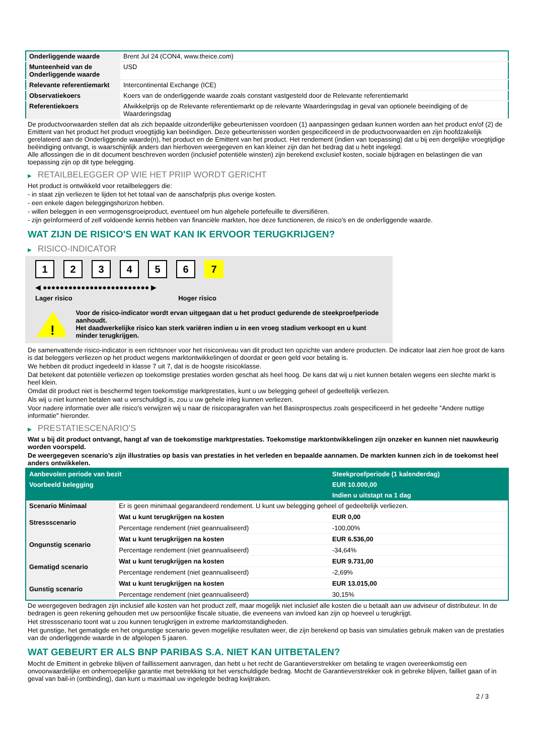| Onderliggende waarde | Brent Jul 24 (CON4, www.theice.com) |
| Munteenheid van de Onderliggende waarde | USD |
| Relevante referentiemarkt | Intercontinental Exchange (ICE) |
| Observatiekoers | Koers van de onderliggende waarde zoals constant vastgesteld door de Relevante referentiemarkt |
| Referentiekoers | Afwikkelprijs op de Relevante referentiemarkt op de relevante Waarderingsdag in geval van optionele beeindiging of de Waarderingsdag |
De productvoorwaarden stellen dat als zich bepaalde uitzonderlijke gebeurtenissen voordoen (1) aanpassingen gedaan kunnen worden aan het product en/of (2) de Emittent van het product het product vroegtijdig kan beëindigen. Deze gebeurtenissen worden gespecificeerd in de productvoorwaarden en zijn hoofdzakelijk gerelateerd aan de Onderliggende waarde(n), het product en de Emittent van het product. Het rendement (indien van toepassing) dat u bij een dergelijke vroegtijdige beëindiging ontvangt, is waarschijnlijk anders dan hierboven weergegeven en kan kleiner zijn dan het bedrag dat u hebt ingelegd.
Alle aflossingen die in dit document beschreven worden (inclusief potentiële winsten) zijn berekend exclusief kosten, sociale bijdragen en belastingen die van toepassing zijn op dit type belegging.
▶ RETAILBELEGGER OP WIE HET PRIIP WORDT GERICHT
Het product is ontwikkeld voor retailbeleggers die:
- in staat zijn verliezen te lijden tot het totaal van de aanschafprijs plus overige kosten.
- een enkele dagen beleggingshorizon hebben.
- willen beleggen in een vermogensgroeiproduct, eventueel om hun algehele portefeuille te diversifiëren.
- zijn geïnformeerd of zelf voldoende kennis hebben van financiële markten, hoe deze functioneren, de risico's en de onderliggende waarde.
WAT ZIJN DE RISICO'S EN WAT KAN IK ERVOOR TERUGKRIJGEN?
▶ RISICO-INDICATOR
1 2 3 4 5 6 7
◀ ●●●●●●●●●●●●●●●●●●●●●●●●● ▶
Lager risico Hoger risico
!
Voor de risico-indicator wordt ervan uitgegaan dat u het product gedurende de steekproefperiode aanhoudt.
Het daadwerkelijke risico kan sterk variëren indien u in een vroeg stadium verkoopt en u kunt minder terugkrijgen.
De samenvattende risico-indicator is een richtsnoer voor het risiconiveau van dit product ten opzichte van andere producten. De indicator laat zien hoe groot de kans is dat beleggers verliezen op het product wegens marktontwikkelingen of doordat er geen geld voor betaling is.
We hebben dit product ingedeeld in klasse 7 uit 7, dat is de hoogste risicoklasse.
Dat betekent dat potentiële verliezen op toekomstige prestaties worden geschat als heel hoog. De kans dat wij u niet kunnen betalen wegens een slechte markt is heel klein.
Omdat dit product niet is beschermd tegen toekomstige marktprestaties, kunt u uw belegging geheel of gedeeltelijk verliezen.
Als wij u niet kunnen betalen wat u verschuldigd is, zou u uw gehele inleg kunnen verliezen.
Voor nadere informatie over alle risico's verwijzen wij u naar de risicoparagrafen van het Basisprospectus zoals gespecificeerd in het gedeelte "Andere nuttige informatie" hieronder.
▶ PRESTATIESCENARIO'S
Wat u bij dit product ontvangt, hangt af van de toekomstige marktprestaties. Toekomstige marktontwikkelingen zijn onzeker en kunnen niet nauwkeurig worden voorspeld.
De weergegeven scenario’s zijn illustraties op basis van prestaties in het verleden en bepaalde aannamen. De markten kunnen zich in de toekomst heel anders ontwikkelen.
| Aanbevolen periode van bezit | | Steekproefperiode (1 kalenderdag) |
| --- | --- | --- |
| Voorbeeld belegging | | EUR 10.000,00 |
| | | Indien u uitstapt na 1 dag |
| Scenario Minimaal | Er is geen minimaal gegarandeerd rendement. U kunt uw belegging geheel of gedeeltelijk verliezen. | |
| Stressscenario | Wat u kunt terugkrijgen na kosten | EUR 0,00 |
| | Percentage rendement (niet geannualiseerd) | -100,00% |
| Ongunstig scenario | Wat u kunt terugkrijgen na kosten | EUR 6.536,00 |
| | Percentage rendement (niet geannualiseerd) | -34,64% |
| Gematigd scenario | Wat u kunt terugkrijgen na kosten | EUR 9.731,00 |
| | Percentage rendement (niet geannualiseerd) | -2,69% |
| Gunstig scenario | Wat u kunt terugkrijgen na kosten | EUR 13.015,00 |
| | Percentage rendement (niet geannualiseerd) | 30,15% |
De weergegeven bedragen zijn inclusief alle kosten van het product zelf, maar mogelijk niet inclusief alle kosten die u betaalt aan uw adviseur of distributeur. In de bedragen is geen rekening gehouden met uw persoonlijke fiscale situatie, die eveneens van invloed kan zijn op hoeveel u terugkrijgt.
Het stressscenario toont wat u zou kunnen terugkrijgen in extreme marktomstandigheden.
Het gunstige, het gematigde en het ongunstige scenario geven mogelijke resultaten weer, die zijn berekend op basis van simulaties gebruik maken van de prestaties van de onderliggende waarde in de afgelopen 5 jaaren.
WAT GEBEURT ER ALS BNP PARIBAS S.A. NIET KAN UITBETALEN?
Mocht de Emittent in gebreke blijven of faillissement aanvragen, dan hebt u het recht de Garantieverstrekker om betaling te vragen overeenkomstig een onvoorwaardelijke en onherroepelijke garantie met betrekking tot het verschuldigde bedrag. Mocht de Garantieverstrekker ook in gebreke blijven, failliet gaan of in geval van bail-in (ontbinding), dan kunt u maximaal uw ingelegde bedrag kwijtraken.
2 / 3